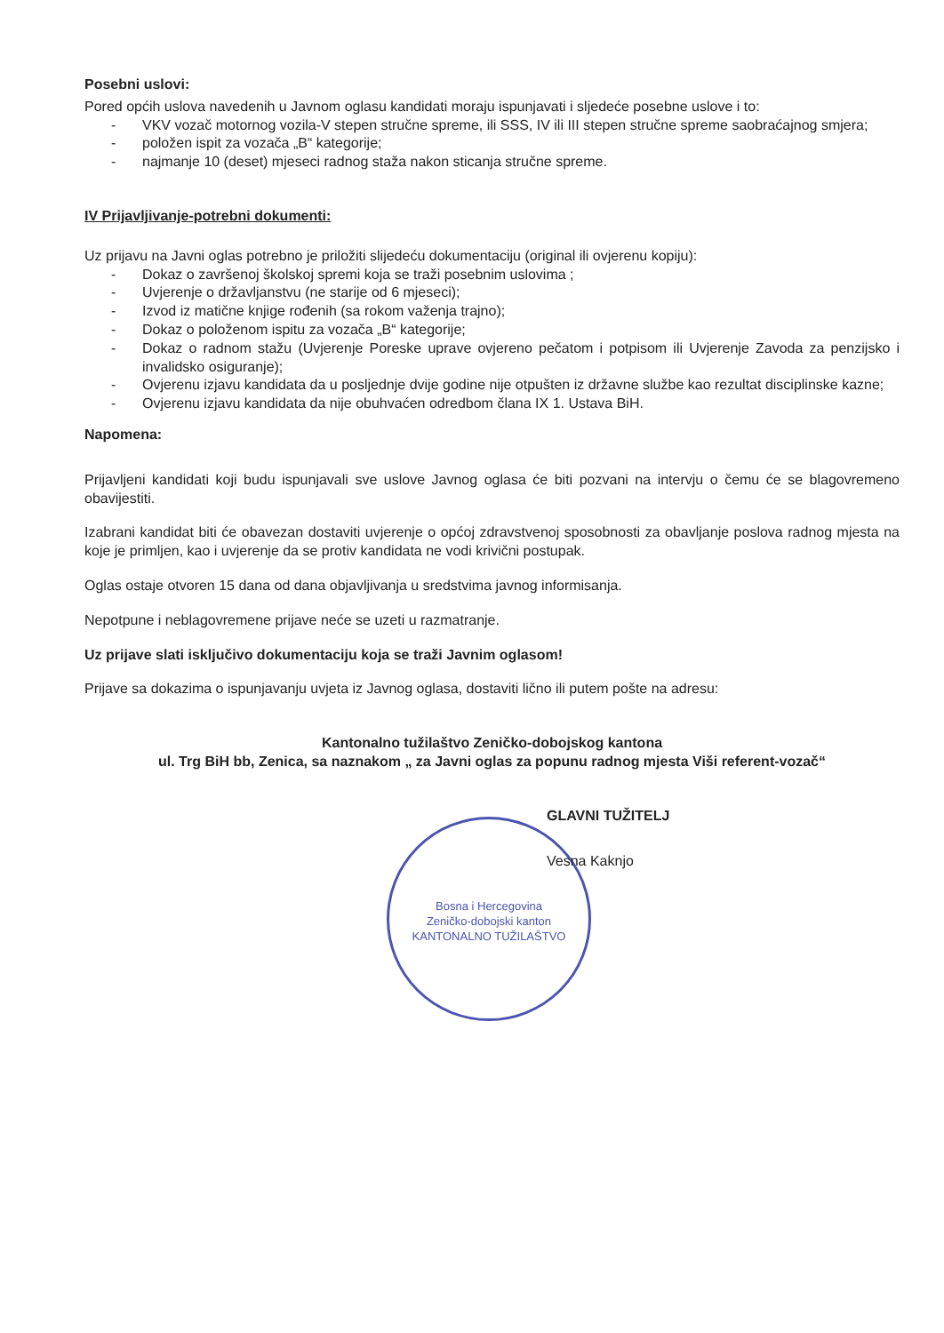Posebni uslovi:
Pored općih uslova navedenih u Javnom oglasu kandidati moraju ispunjavati i sljedeće posebne uslove i to:
- VKV vozač motornog vozila-V stepen stručne spreme, ili SSS, IV ili III stepen stručne spreme saobraćajnog smjera;
- položen ispit za vozača „B“ kategorije;
- najmanje 10 (deset) mjeseci radnog staža nakon sticanja stručne spreme.
IV Prijavljivanje-potrebni dokumenti:
Uz prijavu na Javni oglas potrebno je priložiti slijedeću dokumentaciju (original ili ovjerenu kopiju):
- Dokaz o završenoj školskoj spremi koja se traži posebnim uslovima ;
- Uvjerenje o državljanstvu (ne starije od 6 mjeseci);
- Izvod iz matične knjige rođenih (sa rokom važenja trajno);
- Dokaz o položenom ispitu za vozača „B“ kategorije;
- Dokaz o radnom stažu (Uvjerenje Poreske uprave ovjereno pečatom i potpisom ili Uvjerenje Zavoda za penzijsko i invalidsko osiguranje);
- Ovjerenu izjavu kandidata da u posljednje dvije godine nije otpušten iz državne službe kao rezultat disciplinske kazne;
- Ovjerenu izjavu kandidata da nije obuhvaćen odredbom člana IX 1. Ustava BiH.
Napomena:
Prijavljeni kandidati koji budu ispunjavali sve uslove Javnog oglasa će biti pozvani na intervju o čemu će se blagovremeno obavijestiti.
Izabrani kandidat biti će obavezan dostaviti uvjerenje o općoj zdravstvenoj sposobnosti za obavljanje poslova radnog mjesta na koje je primljen, kao i uvjerenje da se protiv kandidata ne vodi krivični postupak.
Oglas ostaje otvoren 15 dana od dana objavljivanja u sredstvima javnog informisanja.
Nepotpune i neblagovremene prijave neće se uzeti u razmatranje.
Uz prijave slati isključivo dokumentaciju koja se traži Javnim oglasom!
Prijave sa dokazima o ispunjavanju uvjeta iz Javnog oglasa, dostaviti lično ili putem pošte na adresu:
Kantonalno tužilaštvo Zeničko-dobojskog kantona
ul. Trg BiH bb, Zenica, sa naznakom „ za Javni oglas za popunu radnog mjesta Viši referent-vozač“
GLAVNI TUŽITELJ
Vesna Kaknjo
Bosna i Hercegovina
Zeničko-dobojski kanton
KANTONALNO TUŽILAŠTVO